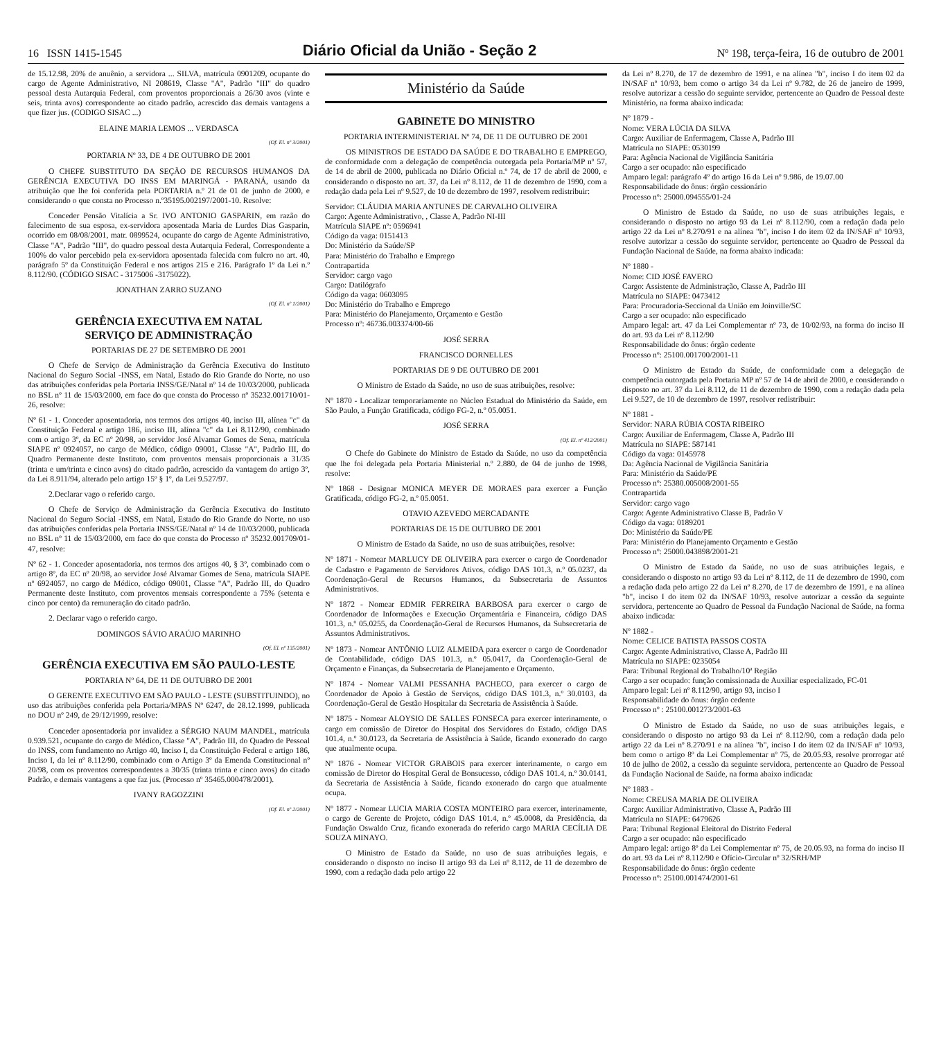16 ISSN 1415-1545 Diário Oficial da União - Seção 2 Nº 198, terça-feira, 16 de outubro de 2001
de 15.12.98, 20% de anuênio, a servidora ... SILVA, matrícula 0901209, ocupante do cargo de Agente Administrativo, NI 208619, Classe "A", Padrão "III" do quadro pessoal desta Autarquia Federal, com proventos proporcionais a 26/30 avos (vinte e seis, trinta avos) correspondente ao citado padrão, acrescido das demais vantagens a que fizer jus. (CODIGO SISAC ...)
ELAINE MARIA LEMOS ... VERDASCA
(Of. El. nº 3/2001)
PORTARIA Nº 33, DE 4 DE OUTUBRO DE 2001
O CHEFE SUBSTITUTO DA SEÇÃO DE RECURSOS HUMANOS DA GERÊNCIA EXECUTIVA DO INSS EM MARINGÁ - PARANÁ, usando da atribuição que lhe foi conferida pela PORTARIA n.º 21 de 01 de junho de 2000, e considerando o que consta no Processo n.º35195.002197/2001-10. Resolve:
Conceder Pensão Vitalícia a Sr. IVO ANTONIO GASPARIN, em razão do falecimento de sua esposa, ex-servidora aposentada Maria de Lurdes Dias Gasparin, ocorrido em 08/08/2001, matr. 0899524, ocupante do cargo de Agente Administrativo, Classe "A", Padrão "III", do quadro pessoal desta Autarquia Federal, Correspondente a 100% do valor percebido pela ex-servidora aposentada falecida com fulcro no art. 40, parágrafo 5º da Constituição Federal e nos artigos 215 e 216. Parágrafo 1º da Lei n.º 8.112/90. (CÓDIGO SISAC - 3175006 -3175022).
JONATHAN ZARRO SUZANO
(Of. El. nº 1/2001)
GERÊNCIA EXECUTIVA EM NATAL
SERVIÇO DE ADMINISTRAÇÃO
PORTARIAS DE 27 DE SETEMBRO DE 2001
O Chefe de Serviço de Administração da Gerência Executiva do Instituto Nacional do Seguro Social -INSS, em Natal, Estado do Rio Grande do Norte, no uso das atribuições conferidas pela Portaria INSS/GE/Natal nº 14 de 10/03/2000, publicada no BSL nº 11 de 15/03/2000, em face do que consta do Processo nº 35232.001710/01-26, resolve:
Nº 61 - 1. Conceder aposentadoria, nos termos dos artigos 40, inciso III, alínea "c" da Constituição Federal e artigo 186, inciso III, alínea "c" da Lei 8.112/90, combinado com o artigo 3º, da EC nº 20/98, ao servidor José Alvamar Gomes de Sena, matrícula SIAPE nº 0924057, no cargo de Médico, código 09001, Classe "A", Padrão III, do Quadro Permanente deste Instituto, com proventos mensais proporcionais a 31/35 (trinta e um/trinta e cinco avos) do citado padrão, acrescido da vantagem do artigo 3º, da Lei 8.911/94, alterado pelo artigo 15º § 1º, da Lei 9.527/97.
2.Declarar vago o referido cargo.
O Chefe de Serviço de Administração da Gerência Executiva do Instituto Nacional do Seguro Social -INSS, em Natal, Estado do Rio Grande do Norte, no uso das atribuições conferidas pela Portaria INSS/GE/Natal nº 14 de 10/03/2000, publicada no BSL nº 11 de 15/03/2000, em face do que consta do Processo nº 35232.001709/01-47, resolve:
Nº 62 - 1. Conceder aposentadoria, nos termos dos artigos 40, § 3º, combinado com o artigo 8º, da EC nº 20/98, ao servidor José Alvamar Gomes de Sena, matrícula SIAPE nº 6924057, no cargo de Médico, código 09001, Classe "A", Padrão III, do Quadro Permanente deste Instituto, com proventos mensais correspondente a 75% (setenta e cinco por cento) da remuneração do citado padrão.
2. Declarar vago o referido cargo.
DOMINGOS SÁVIO ARAÚJO MARINHO
(Of. El. nº 135/2001)
GERÊNCIA EXECUTIVA EM SÃO PAULO-LESTE
PORTARIA Nº 64, DE 11 DE OUTUBRO DE 2001
O GERENTE EXECUTIVO EM SÃO PAULO - LESTE (SUBSTITUINDO), no uso das atribuições conferida pela Portaria/MPAS Nº 6247, de 28.12.1999, publicada no DOU nº 249, de 29/12/1999, resolve:
Conceder aposentadoria por invalidez a SÉRGIO NAUM MANDEL, matrícula 0.939.521, ocupante do cargo de Médico, Classe "A", Padrão III, do Quadro de Pessoal do INSS, com fundamento no Artigo 40, Inciso I, da Constituição Federal e artigo 186, Inciso I, da lei nº 8.112/90, combinado com o Artigo 3º da Emenda Constitucional nº 20/98, com os proventos correspondentes a 30/35 (trinta trinta e cinco avos) do citado Padrão, e demais vantagens a que faz jus. (Processo nº 35465.000478/2001).
IVANY RAGOZZINI
(Of. El. nº 2/2001)
Ministério da Saúde
GABINETE DO MINISTRO
PORTARIA INTERMINISTERIAL Nº 74, DE 11 DE OUTUBRO DE 2001
OS MINISTROS DE ESTADO DA SAÚDE E DO TRABALHO E EMPREGO, de conformidade com a delegação de competência outorgada pela Portaria/MP nº 57, de 14 de abril de 2000, publicada no Diário Oficial n.º 74, de 17 de abril de 2000, e considerando o disposto no art. 37, da Lei nº 8.112, de 11 de dezembro de 1990, com a redação dada pela Lei nº 9.527, de 10 de dezembro de 1997, resolvem redistribuir:
Servidor: CLÁUDIA MARIA ANTUNES DE CARVALHO OLIVEIRA
Cargo: Agente Administrativo, , Classe A, Padrão NI-III
Matrícula SIAPE nº: 0596941
Código da vaga: 0151413
Do: Ministério da Saúde/SP
Para: Ministério do Trabalho e Emprego
Contrapartida
Servidor: cargo vago
Cargo: Datilógrafo
Código da vaga: 0603095
Do: Ministério do Trabalho e Emprego
Para: Ministério do Planejamento, Orçamento e Gestão
Processo nº: 46736.003374/00-66
JOSÉ SERRA
FRANCISCO DORNELLES
PORTARIAS DE 9 DE OUTUBRO DE 2001
O Ministro de Estado da Saúde, no uso de suas atribuições, resolve:
Nº 1870 - Localizar temporariamente no Núcleo Estadual do Ministério da Saúde, em São Paulo, a Função Gratificada, código FG-2, n.º 05.0051.
JOSÉ SERRA
(Of. El. nº 412/2001)
O Chefe do Gabinete do Ministro de Estado da Saúde, no uso da competência que lhe foi delegada pela Portaria Ministerial n.º 2.880, de 04 de junho de 1998, resolve:
Nº 1868 - Designar MONICA MEYER DE MORAES para exercer a Função Gratificada, código FG-2, n.º 05.0051.
OTAVIO AZEVEDO MERCADANTE
PORTARIAS DE 15 DE OUTUBRO DE 2001
O Ministro de Estado da Saúde, no uso de suas atribuições, resolve:
Nº 1871 - Nomear MARLUCY DE OLIVEIRA para exercer o cargo de Coordenador de Cadastro e Pagamento de Servidores Ativos, código DAS 101.3, n.º 05.0237, da Coordenação-Geral de Recursos Humanos, da Subsecretaria de Assuntos Administrativos.
Nº 1872 - Nomear EDMIR FERREIRA BARBOSA para exercer o cargo de Coordenador de Informações e Execução Orçamentária e Financeira, código DAS 101.3, n.º 05.0255, da Coordenação-Geral de Recursos Humanos, da Subsecretaria de Assuntos Administrativos.
Nº 1873 - Nomear ANTÔNIO LUIZ ALMEIDA para exercer o cargo de Coordenador de Contabilidade, código DAS 101.3, n.º 05.0417, da Coordenação-Geral de Orçamento e Finanças, da Subsecretaria de Planejamento e Orçamento.
Nº 1874 - Nomear VALMI PESSANHA PACHECO, para exercer o cargo de Coordenador de Apoio à Gestão de Serviços, código DAS 101.3, n.º 30.0103, da Coordenação-Geral de Gestão Hospitalar da Secretaria de Assistência à Saúde.
Nº 1875 - Nomear ALOYSIO DE SALLES FONSECA para exercer interinamente, o cargo em comissão de Diretor do Hospital dos Servidores do Estado, código DAS 101.4, n.º 30.0123, da Secretaria de Assistência à Saúde, ficando exonerado do cargo que atualmente ocupa.
Nº 1876 - Nomear VICTOR GRABOIS para exercer interinamente, o cargo em comissão de Diretor do Hospital Geral de Bonsucesso, código DAS 101.4, n.º 30.0141, da Secretaria de Assistência à Saúde, ficando exonerado do cargo que atualmente ocupa.
Nº 1877 - Nomear LUCIA MARIA COSTA MONTEIRO para exercer, interinamente, o cargo de Gerente de Projeto, código DAS 101.4, n.º 45.0008, da Presidência, da Fundação Oswaldo Cruz, ficando exonerada do referido cargo MARIA CECÍLIA DE SOUZA MINAYO.
O Ministro de Estado da Saúde, no uso de suas atribuições legais, e considerando o disposto no inciso II artigo 93 da Lei nº 8.112, de 11 de dezembro de 1990, com a redação dada pelo artigo 22
da Lei nº 8.270, de 17 de dezembro de 1991, e na alínea "b", inciso I do item 02 da IN/SAF nº 10/93, bem como o artigo 34 da Lei nº 9.782, de 26 de janeiro de 1999, resolve autorizar a cessão do seguinte servidor, pertencente ao Quadro de Pessoal deste Ministério, na forma abaixo indicada:
Nº 1879 -
Nome: VERA LÚCIA DA SILVA
Cargo: Auxiliar de Enfermagem, Classe A, Padrão III
Matrícula no SIAPE: 0530199
Para: Agência Nacional de Vigilância Sanitária
Cargo a ser ocupado: não especificado
Amparo legal: parágrafo 4º do artigo 16 da Lei nº 9.986, de 19.07.00
Responsabilidade do ônus: órgão cessionário
Processo nº: 25000.094555/01-24
O Ministro de Estado da Saúde, no uso de suas atribuições legais, e considerando o disposto no artigo 93 da Lei nº 8.112/90, com a redação dada pelo artigo 22 da Lei nº 8.270/91 e na alínea "b", inciso I do item 02 da IN/SAF nº 10/93, resolve autorizar a cessão do seguinte servidor, pertencente ao Quadro de Pessoal da Fundação Nacional de Saúde, na forma abaixo indicada:
Nº 1880 -
Nome: CID JOSÉ FAVERO
Cargo: Assistente de Administração, Classe A, Padrão III
Matrícula no SIAPE: 0473412
Para: Procuradoria-Seccional da União em Joinville/SC
Cargo a ser ocupado: não especificado
Amparo legal: art. 47 da Lei Complementar nº 73, de 10/02/93, na forma do inciso II do art. 93 da Lei nº 8.112/90
Responsabilidade do ônus: órgão cedente
Processo nº: 25100.001700/2001-11
O Ministro de Estado da Saúde, de conformidade com a delegação de competência outorgada pela Portaria MP nº 57 de 14 de abril de 2000, e considerando o disposto no art. 37 da Lei 8.112, de 11 de dezembro de 1990, com a redação dada pela Lei 9.527, de 10 de dezembro de 1997, resolver redistribuir:
Nº 1881 -
Servidor: NARA RÚBIA COSTA RIBEIRO
Cargo: Auxiliar de Enfermagem, Classe A, Padrão III
Matrícula no SIAPE: 587141
Código da vaga: 0145978
Da: Agência Nacional de Vigilância Sanitária
Para: Ministério da Saúde/PE
Processo nº: 25380.005008/2001-55
Contrapartida
Servidor: cargo vago
Cargo: Agente Administrativo Classe B, Padrão V
Código da vaga: 0189201
Do: Ministério da Saúde/PE
Para: Ministério do Planejamento Orçamento e Gestão
Processo nº: 25000.043898/2001-21
O Ministro de Estado da Saúde, no uso de suas atribuições legais, e considerando o disposto no artigo 93 da Lei nº 8.112, de 11 de dezembro de 1990, com a redação dada pelo artigo 22 da Lei nº 8.270, de 17 de dezembro de 1991, e na alínea "b", inciso I do item 02 da IN/SAF 10/93, resolve autorizar a cessão da seguinte servidora, pertencente ao Quadro de Pessoal da Fundação Nacional de Saúde, na forma abaixo indicada:
Nº 1882 -
Nome: CELICE BATISTA PASSOS COSTA
Cargo: Agente Administrativo, Classe A, Padrão III
Matrícula no SIAPE: 0235054
Para: Tribunal Regional do Trabalho/10ª Região
Cargo a ser ocupado: função comissionada de Auxiliar especializado, FC-01
Amparo legal: Lei nº 8.112/90, artigo 93, inciso I
Responsabilidade do ônus: órgão cedente
Processo nº : 25100.001273/2001-63
O Ministro de Estado da Saúde, no uso de suas atribuições legais, e considerando o disposto no artigo 93 da Lei nº 8.112/90, com a redação dada pelo artigo 22 da Lei nº 8.270/91 e na alínea "b", inciso I do item 02 da IN/SAF nº 10/93, bem como o artigo 8º da Lei Complementar nº 75, de 20.05.93, resolve prorrogar até 10 de julho de 2002, a cessão da seguinte servidora, pertencente ao Quadro de Pessoal da Fundação Nacional de Saúde, na forma abaixo indicada:
Nº 1883 -
Nome: CREUSA MARIA DE OLIVEIRA
Cargo: Auxiliar Administrativo, Classe A, Padrão III
Matrícula no SIAPE: 6479626
Para: Tribunal Regional Eleitoral do Distrito Federal
Cargo a ser ocupado: não especificado
Amparo legal: artigo 8º da Lei Complementar nº 75, de 20.05.93, na forma do inciso II do art. 93 da Lei nº 8.112/90 e Ofício-Circular nº 32/SRH/MP
Responsabilidade do ônus: órgão cedente
Processo nº: 25100.001474/2001-61